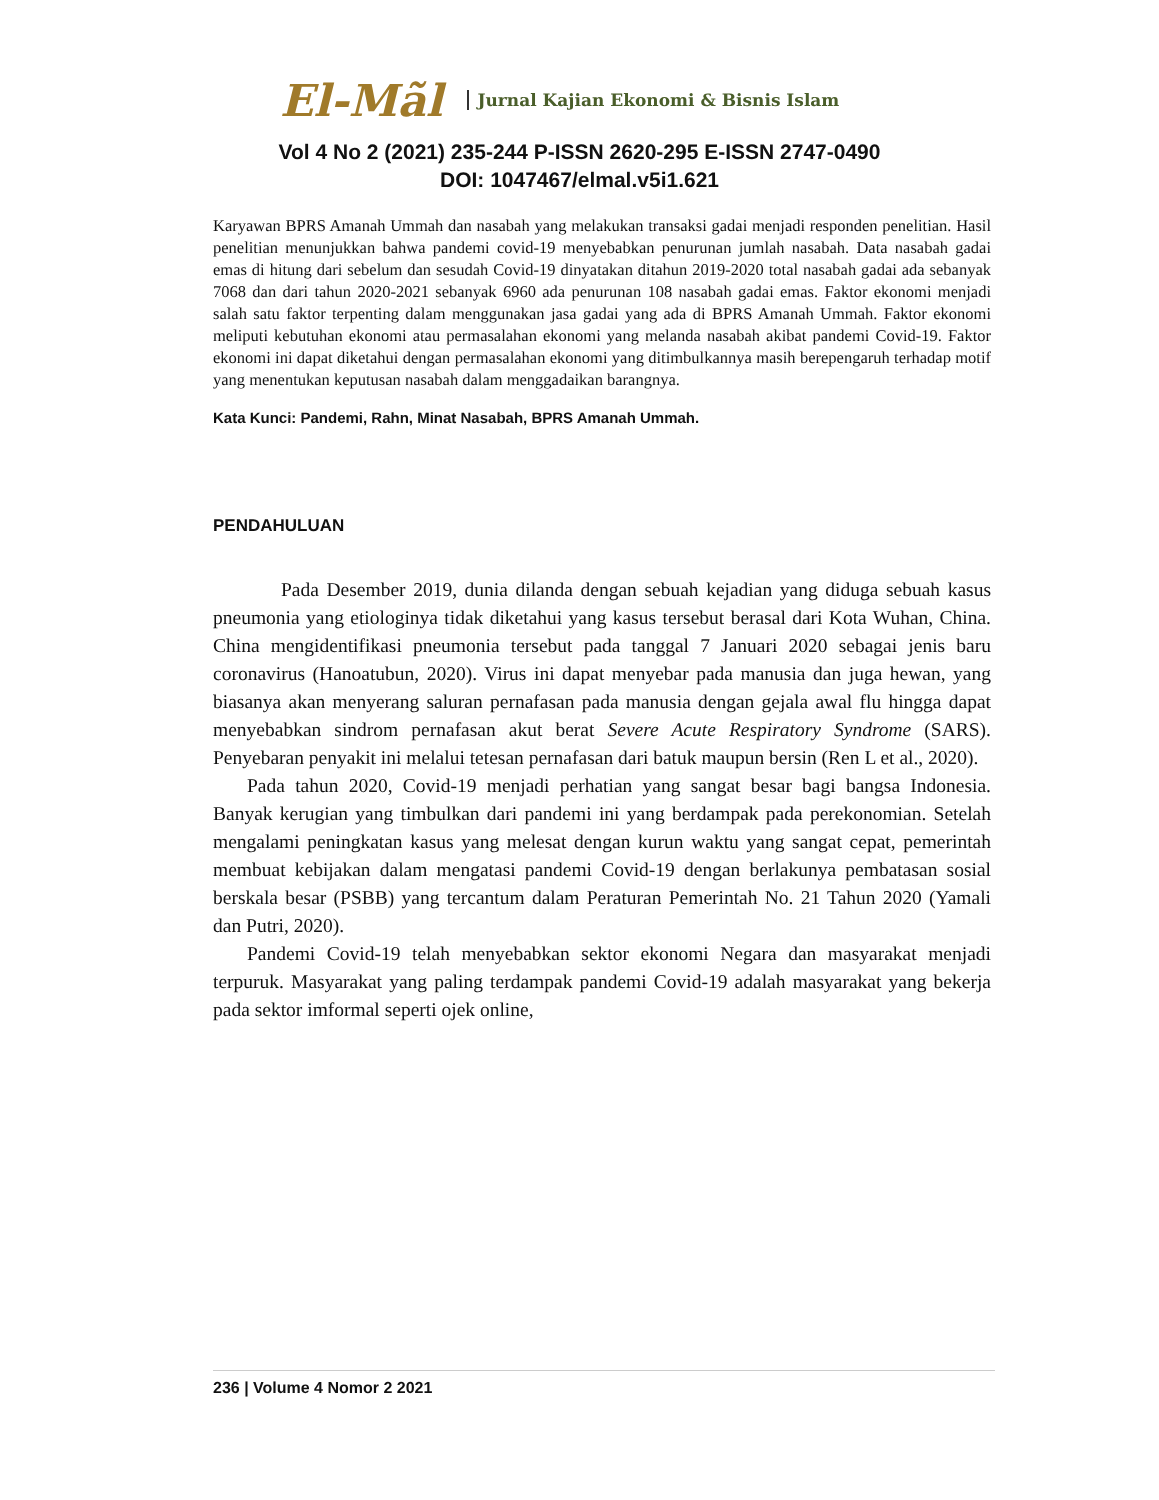El-Mãl Jurnal Kajian Ekonomi & Bisnis Islam
Vol 4 No 2 (2021) 235-244 P-ISSN 2620-295 E-ISSN 2747-0490
DOI: 1047467/elmal.v5i1.621
Karyawan BPRS Amanah Ummah dan nasabah yang melakukan transaksi gadai menjadi responden penelitian. Hasil penelitian menunjukkan bahwa pandemi covid-19 menyebabkan penurunan jumlah nasabah. Data nasabah gadai emas di hitung dari sebelum dan sesudah Covid-19 dinyatakan ditahun 2019-2020 total nasabah gadai ada sebanyak 7068 dan dari tahun 2020-2021 sebanyak 6960 ada penurunan 108 nasabah gadai emas. Faktor ekonomi menjadi salah satu faktor terpenting dalam menggunakan jasa gadai yang ada di BPRS Amanah Ummah. Faktor ekonomi meliputi kebutuhan ekonomi atau permasalahan ekonomi yang melanda nasabah akibat pandemi Covid-19. Faktor ekonomi ini dapat diketahui dengan permasalahan ekonomi yang ditimbulkannya masih berepengaruh terhadap motif yang menentukan keputusan nasabah dalam menggadaikan barangnya.
Kata Kunci: Pandemi, Rahn, Minat Nasabah, BPRS Amanah Ummah.
PENDAHULUAN
Pada Desember 2019, dunia dilanda dengan sebuah kejadian yang diduga sebuah kasus pneumonia yang etiologinya tidak diketahui yang kasus tersebut berasal dari Kota Wuhan, China. China mengidentifikasi pneumonia tersebut pada tanggal 7 Januari 2020 sebagai jenis baru coronavirus (Hanoatubun, 2020). Virus ini dapat menyebar pada manusia dan juga hewan, yang biasanya akan menyerang saluran pernafasan pada manusia dengan gejala awal flu hingga dapat menyebabkan sindrom pernafasan akut berat Severe Acute Respiratory Syndrome (SARS). Penyebaran penyakit ini melalui tetesan pernafasan dari batuk maupun bersin (Ren L et al., 2020).
Pada tahun 2020, Covid-19 menjadi perhatian yang sangat besar bagi bangsa Indonesia. Banyak kerugian yang timbulkan dari pandemi ini yang berdampak pada perekonomian. Setelah mengalami peningkatan kasus yang melesat dengan kurun waktu yang sangat cepat, pemerintah membuat kebijakan dalam mengatasi pandemi Covid-19 dengan berlakunya pembatasan sosial berskala besar (PSBB) yang tercantum dalam Peraturan Pemerintah No. 21 Tahun 2020 (Yamali dan Putri, 2020).
Pandemi Covid-19 telah menyebabkan sektor ekonomi Negara dan masyarakat menjadi terpuruk. Masyarakat yang paling terdampak pandemi Covid-19 adalah masyarakat yang bekerja pada sektor imformal seperti ojek online,
236 | Volume 4 Nomor 2 2021